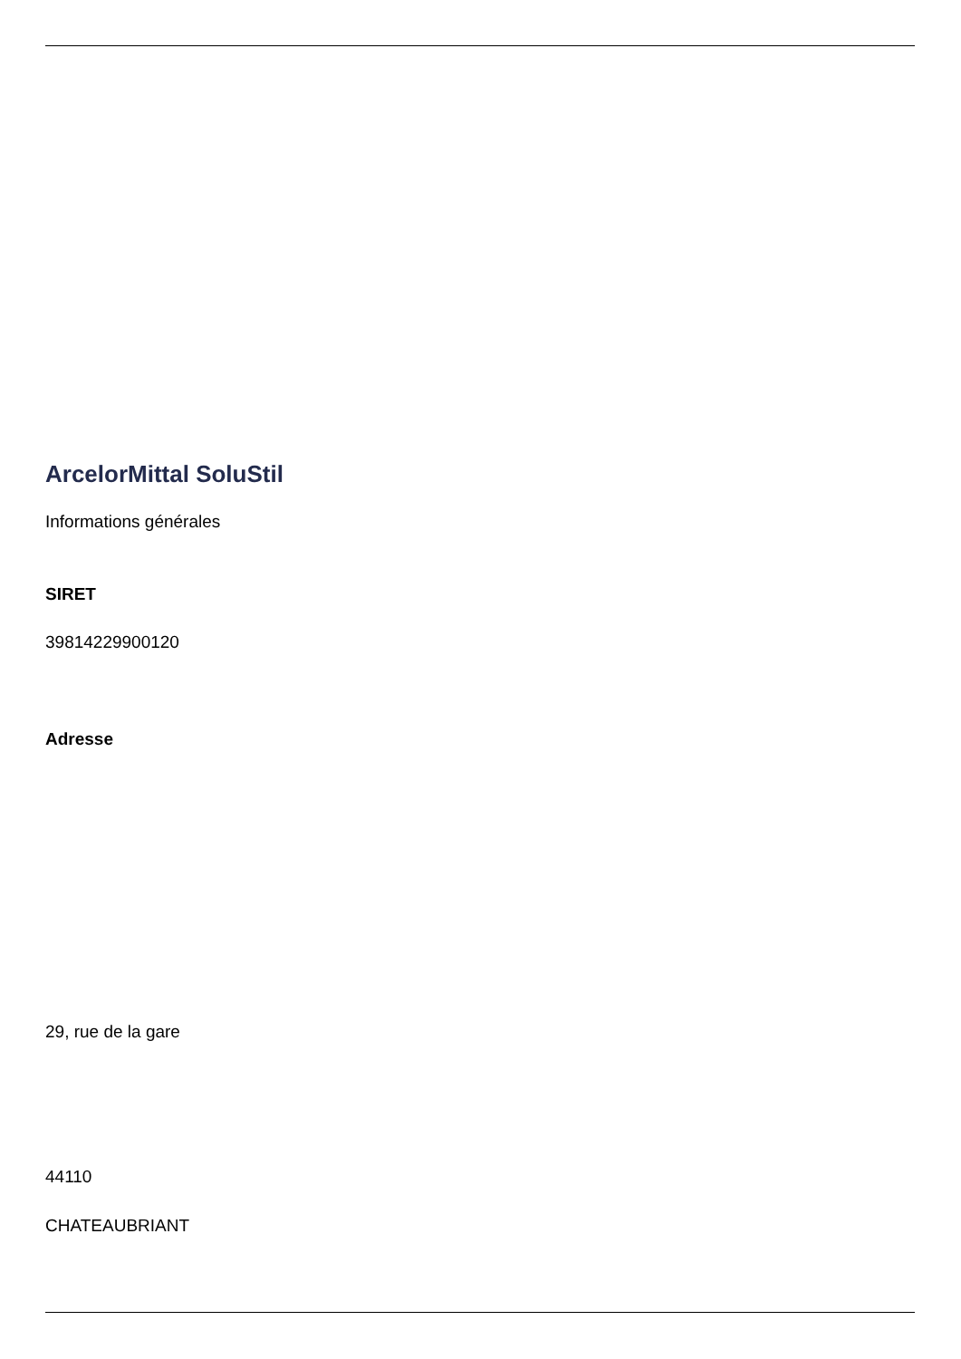ArcelorMittal SoluStil
Informations générales
SIRET
39814229900120
Adresse
29, rue de la gare
44110
CHATEAUBRIANT